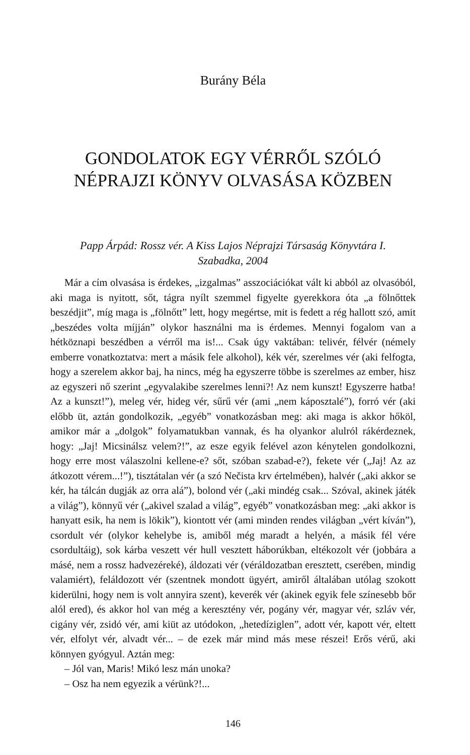Burány Béla
GONDOLATOK EGY VÉRRŐL SZÓLÓ
NÉPRAJZI KÖNYV OLVASÁSA KÖZBEN
Papp Árpád: Rossz vér. A Kiss Lajos Néprajzi Társaság Könyvtára I.
Szabadka, 2004
Már a cím olvasása is érdekes, „izgalmas” asszociációkat vált ki abból az olvasóból, aki maga is nyitott, sőt, tágra nyílt szemmel figyelte gyerekkora óta „a fölnőttek beszédjit”, míg maga is „fölnőtt” lett, hogy megértse, mit is fedett a rég hallott szó, amit „beszédes volta míjján” olykor használni ma is érdemes. Mennyi fogalom van a hétköznapi beszédben a vérről ma is!... Csak úgy vaktában: telivér, félvér (némely emberre vonatkoztatva: mert a másik fele alkohol), kék vér, szerelmes vér (aki felfogta, hogy a szerelem akkor baj, ha nincs, még ha egyszerre többe is szerelmes az ember, hisz az egyszeri nő szerint „egyvalakibe szerelmes lenni?! Az nem kunszt! Egyszerre hatba! Az a kunszt!”), meleg vér, hideg vér, sűrű vér (ami „nem káposztalé”), forró vér (aki előbb üt, aztán gondolkozik, „egyéb” vonatkozásban meg: aki maga is akkor hőköl, amikor már a „dolgok” folyamatukban vannak, és ha olyankor alulról rákérdeznek, hogy: „Jaj! Micsinálsz velem?!”, az esze egyik felével azon kénytelen gondolkozni, hogy erre most válaszolni kellene-e? sőt, szóban szabad-e?), fekete vér („Jaj! Az az átkozott vérem...!”), tisztátalan vér (a szó Nečista krv értelmében), halvér („aki akkor se kér, ha tálcán dugják az orra alá”), bolond vér („aki mindég csak... Szóval, akinek játék a világ”), könnyű vér („akivel szalad a világ”, egyéb” vonatkozásban meg: „aki akkor is hanyatt esik, ha nem is lökik”), kiontott vér (ami minden rendes világban „vért kíván”), csordult vér (olykor kehelybe is, amiből még maradt a helyén, a másik fél vére csordultáig), sok kárba veszett vér hull vesztett háborúkban, eltékozolt vér (jobbára a másé, nem a rossz hadvezéreké), áldozati vér (véráldozatban eresztett, cserében, mindig valamiért), feláldozott vér (szentnek mondott ügyért, amiről általában utólag szokott kiderülni, hogy nem is volt annyira szent), keverék vér (akinek egyik fele színesebb bőr alól ered), és akkor hol van még a keresztény vér, pogány vér, magyar vér, szláv vér, cigány vér, zsidó vér, ami kiüt az utódokon, „hetedíziglen”, adott vér, kapott vér, eltett vér, elfolyt vér, alvadt vér... – de ezek már mind más mese részei! Erős vérű, aki könnyen gyógyul. Aztán meg:
– Jól van, Maris! Mikó lesz mán unoka?
– Osz ha nem egyezik a vérünk?!...
146